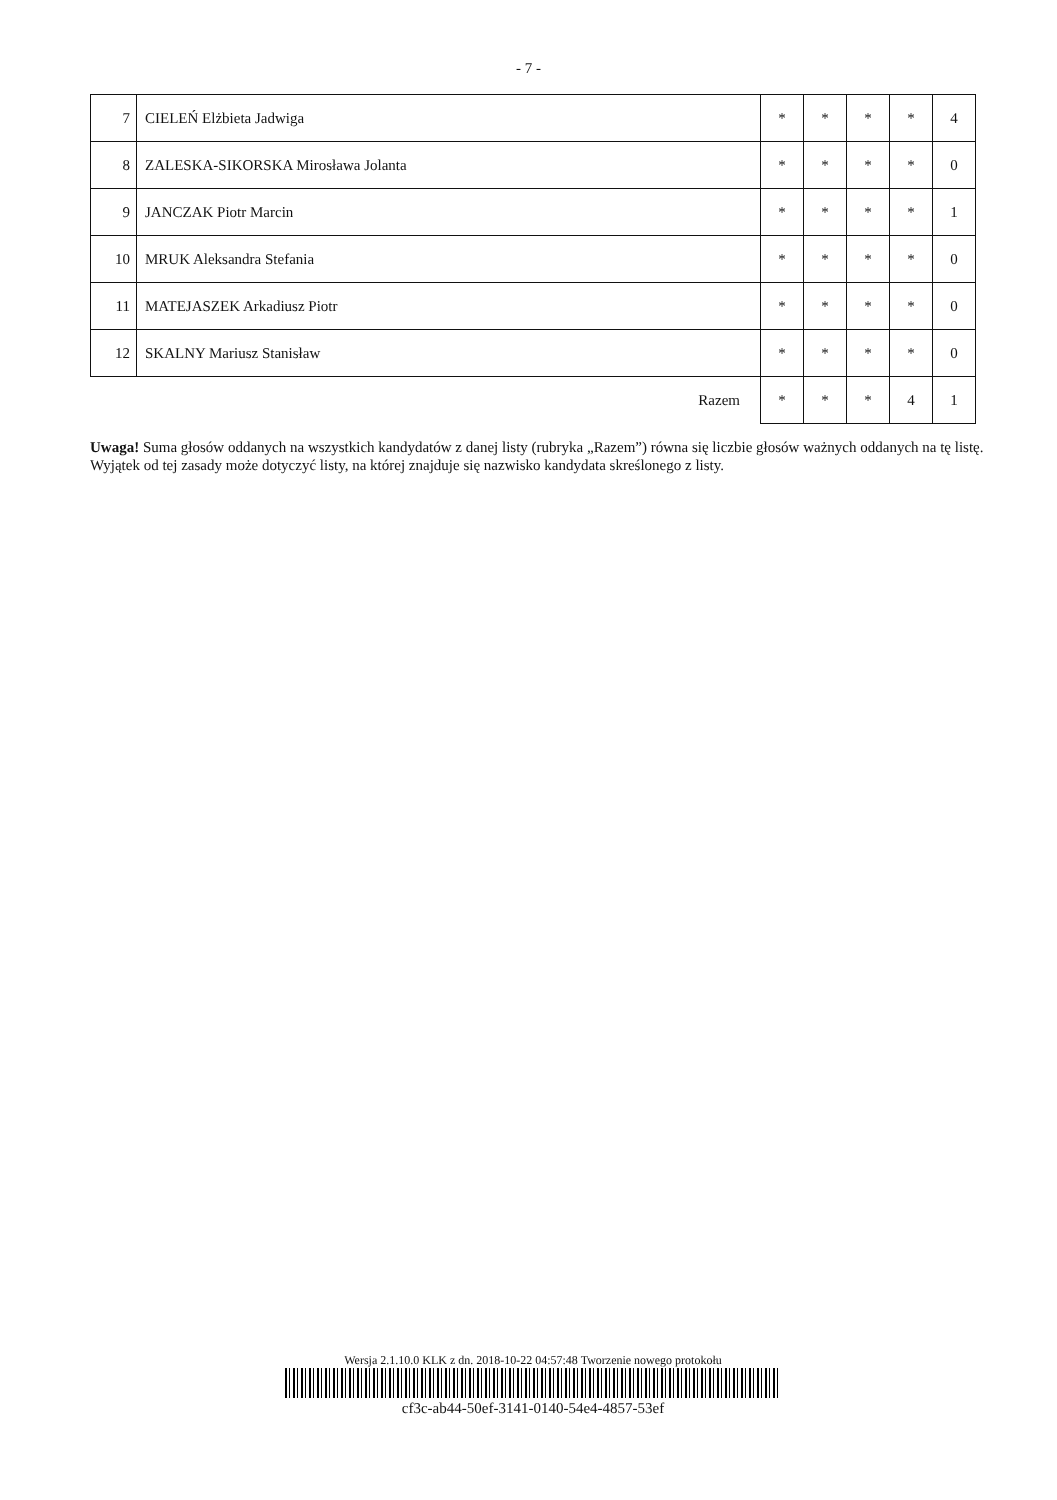- 7 -
| 7 | CIELEŃ Elżbieta Jadwiga | * | * | * | * | 4 |
| 8 | ZALESKA-SIKORSKA Mirosława Jolanta | * | * | * | * | 0 |
| 9 | JANCZAK Piotr Marcin | * | * | * | * | 1 |
| 10 | MRUK Aleksandra Stefania | * | * | * | * | 0 |
| 11 | MATEJASZEK Arkadiusz Piotr | * | * | * | * | 0 |
| 12 | SKALNY Mariusz Stanisław | * | * | * | * | 0 |
| Razem | | * | * | * | 4 | 1 |
Uwaga! Suma głosów oddanych na wszystkich kandydatów z danej listy (rubryka „Razem”) równa się liczbie głosów ważnych oddanych na tę listę. Wyjątek od tej zasady może dotyczyć listy, na której znajduje się nazwisko kandydata skreślonego z listy.
Wersja 2.1.10.0 KLK z dn. 2018-10-22 04:57:48 Tworzenie nowego protokołu
cf3c-ab44-50ef-3141-0140-54e4-4857-53ef